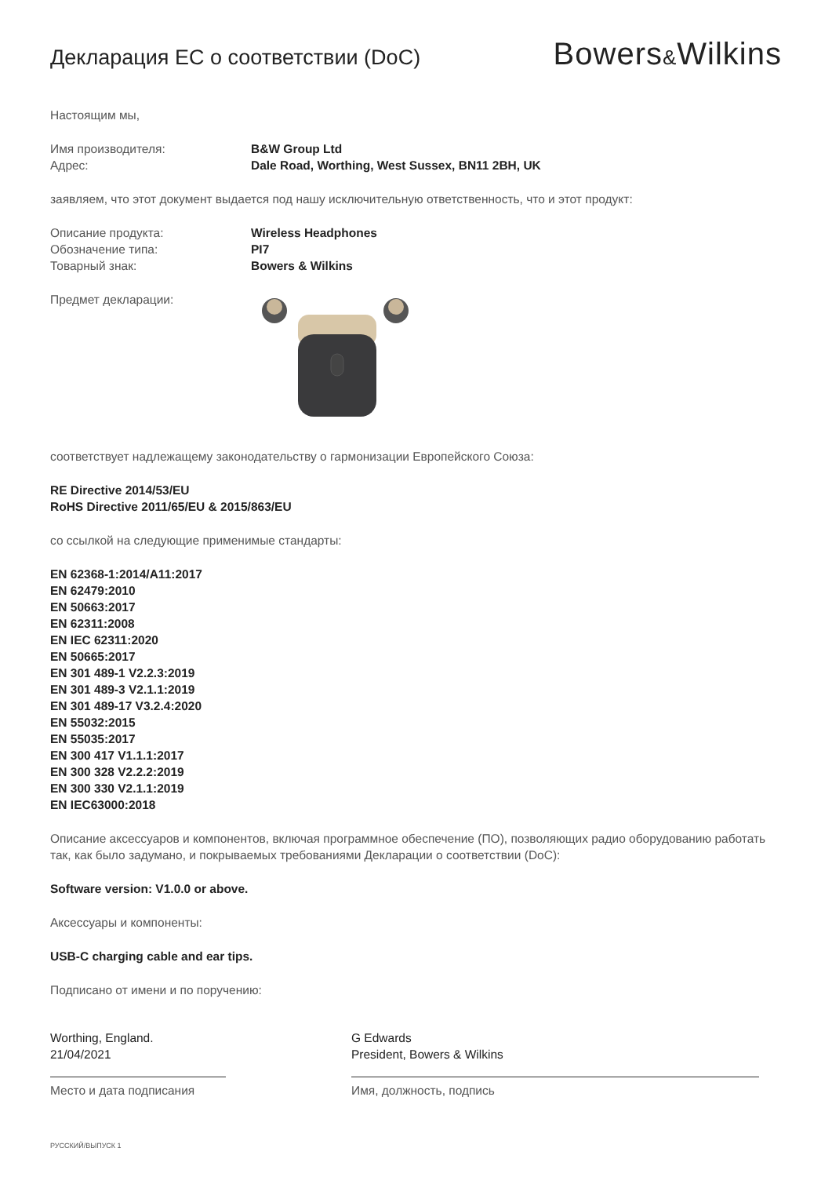Декларация ЕС о соответствии (DoC)
Bowers&Wilkins
Настоящим мы,
Имя производителя: B&W Group Ltd
Адрес: Dale Road, Worthing, West Sussex, BN11 2BH, UK
заявляем, что этот документ выдается под нашу исключительную ответственность, что и этот продукт:
Описание продукта: Wireless Headphones
Обозначение типа: PI7
Товарный знак: Bowers & Wilkins
Предмет декларации:
соответствует надлежащему законодательству о гармонизации Европейского Союза:
RE Directive 2014/53/EU
RoHS Directive 2011/65/EU & 2015/863/EU
со ссылкой на следующие применимые стандарты:
EN 62368-1:2014/A11:2017
EN 62479:2010
EN 50663:2017
EN 62311:2008
EN IEC 62311:2020
EN 50665:2017
EN 301 489-1 V2.2.3:2019
EN 301 489-3 V2.1.1:2019
EN 301 489-17 V3.2.4:2020
EN 55032:2015
EN 55035:2017
EN 300 417 V1.1.1:2017
EN 300 328 V2.2.2:2019
EN 300 330 V2.1.1:2019
EN IEC63000:2018
Описание аксессуаров и компонентов, включая программное обеспечение (ПО), позволяющих радио оборудованию работать так, как было задумано, и покрываемых требованиями Декларации о соответствии (DoC):
Software version: V1.0.0 or above.
Аксессуары и компоненты:
USB-C charging cable and ear tips.
Подписано от имени и по поручению:
Worthing, England.
21/04/2021
Место и дата подписания
G Edwards
President, Bowers & Wilkins
Имя, должность, подпись
РУССКИЙ/ВЫПУСК 1